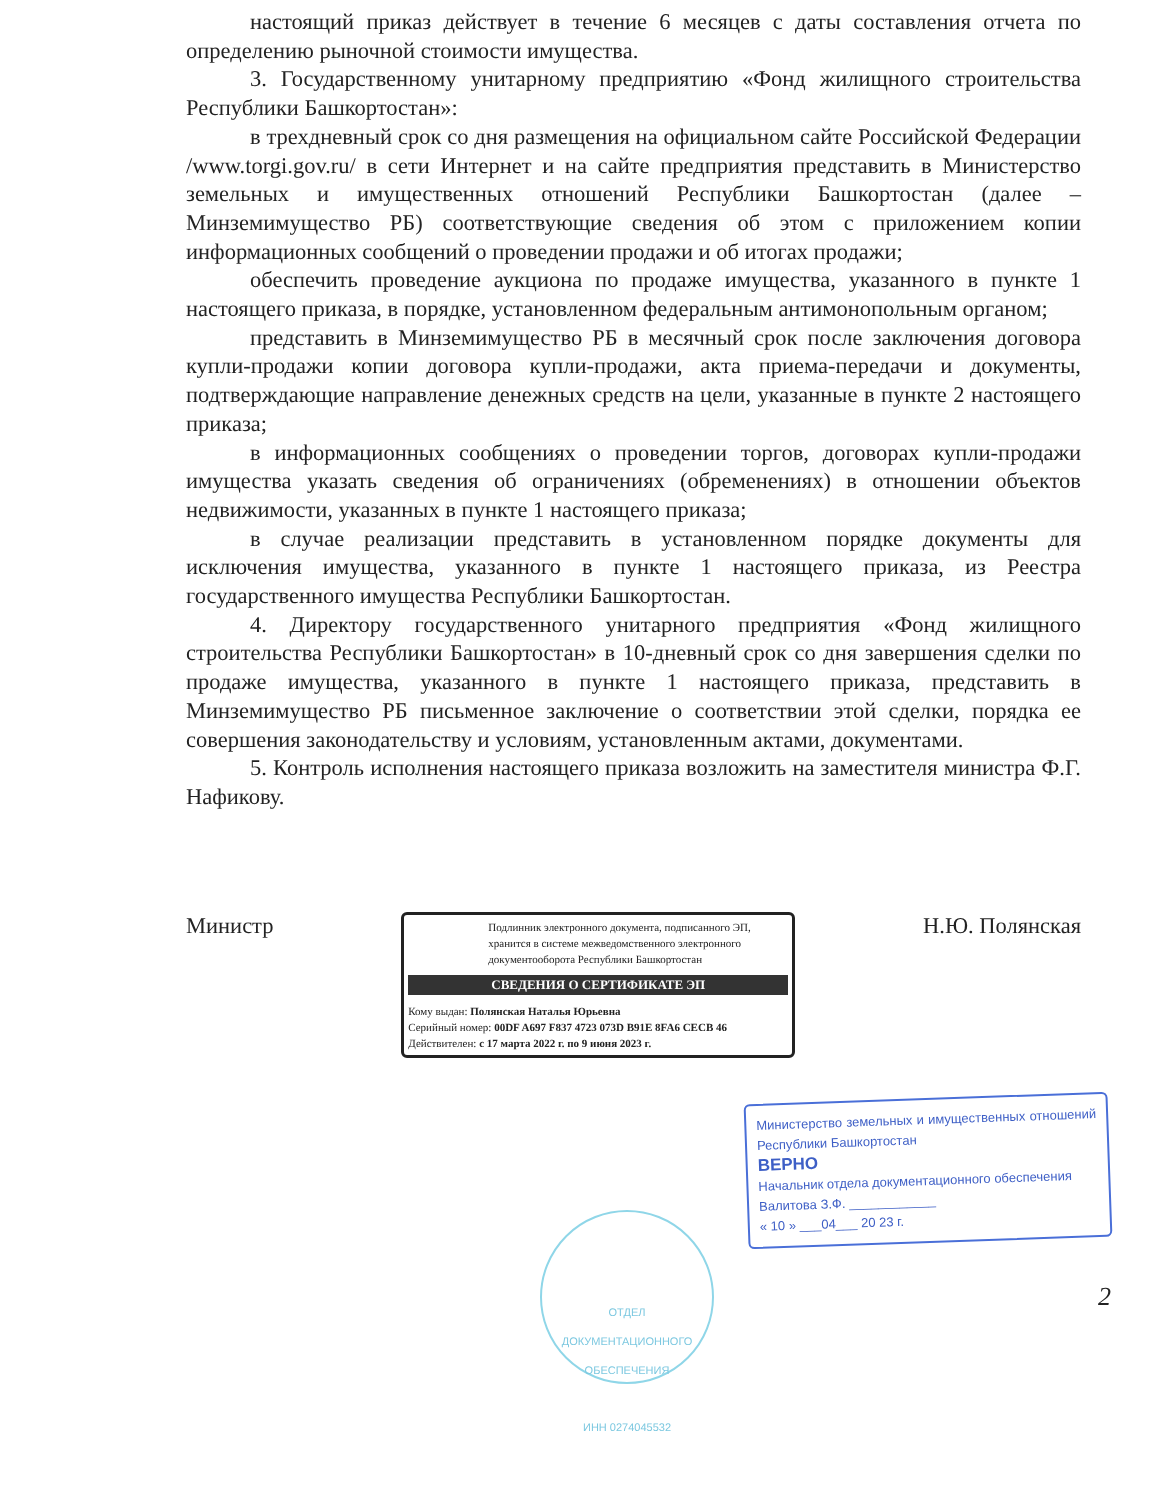настоящий приказ действует в течение 6 месяцев с даты составления отчета по определению рыночной стоимости имущества.
3. Государственному унитарному предприятию «Фонд жилищного строительства Республики Башкортостан»:
в трехдневный срок со дня размещения на официальном сайте Российской Федерации /www.torgi.gov.ru/ в сети Интернет и на сайте предприятия представить в Министерство земельных и имущественных отношений Республики Башкортостан (далее – Минземимущество РБ) соответствующие сведения об этом с приложением копии информационных сообщений о проведении продажи и об итогах продажи;
обеспечить проведение аукциона по продаже имущества, указанного в пункте 1 настоящего приказа, в порядке, установленном федеральным антимонопольным органом;
представить в Минземимущество РБ в месячный срок после заключения договора купли-продажи копии договора купли-продажи, акта приема-передачи и документы, подтверждающие направление денежных средств на цели, указанные в пункте 2 настоящего приказа;
в информационных сообщениях о проведении торгов, договорах купли-продажи имущества указать сведения об ограничениях (обременениях) в отношении объектов недвижимости, указанных в пункте 1 настоящего приказа;
в случае реализации представить в установленном порядке документы для исключения имущества, указанного в пункте 1 настоящего приказа, из Реестра государственного имущества Республики Башкортостан.
4. Директору государственного унитарного предприятия «Фонд жилищного строительства Республики Башкортостан» в 10-дневный срок со дня завершения сделки по продаже имущества, указанного в пункте 1 настоящего приказа, представить в Минземимущество РБ письменное заключение о соответствии этой сделки, порядка ее совершения законодательству и условиям, установленным актами, документами.
5. Контроль исполнения настоящего приказа возложить на заместителя министра Ф.Г. Нафикову.
Министр
Подлинник электронного документа, подписанного ЭП, хранится в системе межведомственного электронного документооборота Республики Башкортостан
СВЕДЕНИЯ О СЕРТИФИКАТЕ ЭП
Кому выдан: Полянская Наталья Юрьевна
Серийный номер: 00DF A697 F837 4723 073D B91E 8FA6 CECB 46
Действителен: с 17 марта 2022 г. по 9 июня 2023 г.
Н.Ю. Полянская
ОТДЕЛ ДОКУМЕНТАЦИОННОГО ОБЕСПЕЧЕНИЯ
ИНН 0274045532
Министерство земельных и имущественных отношений Республики Башкортостан
ВЕРНО
Начальник отдела документационного обеспечения
Валитова З.Ф. ____________
« 10 » ___04___ 20 23 г.
2